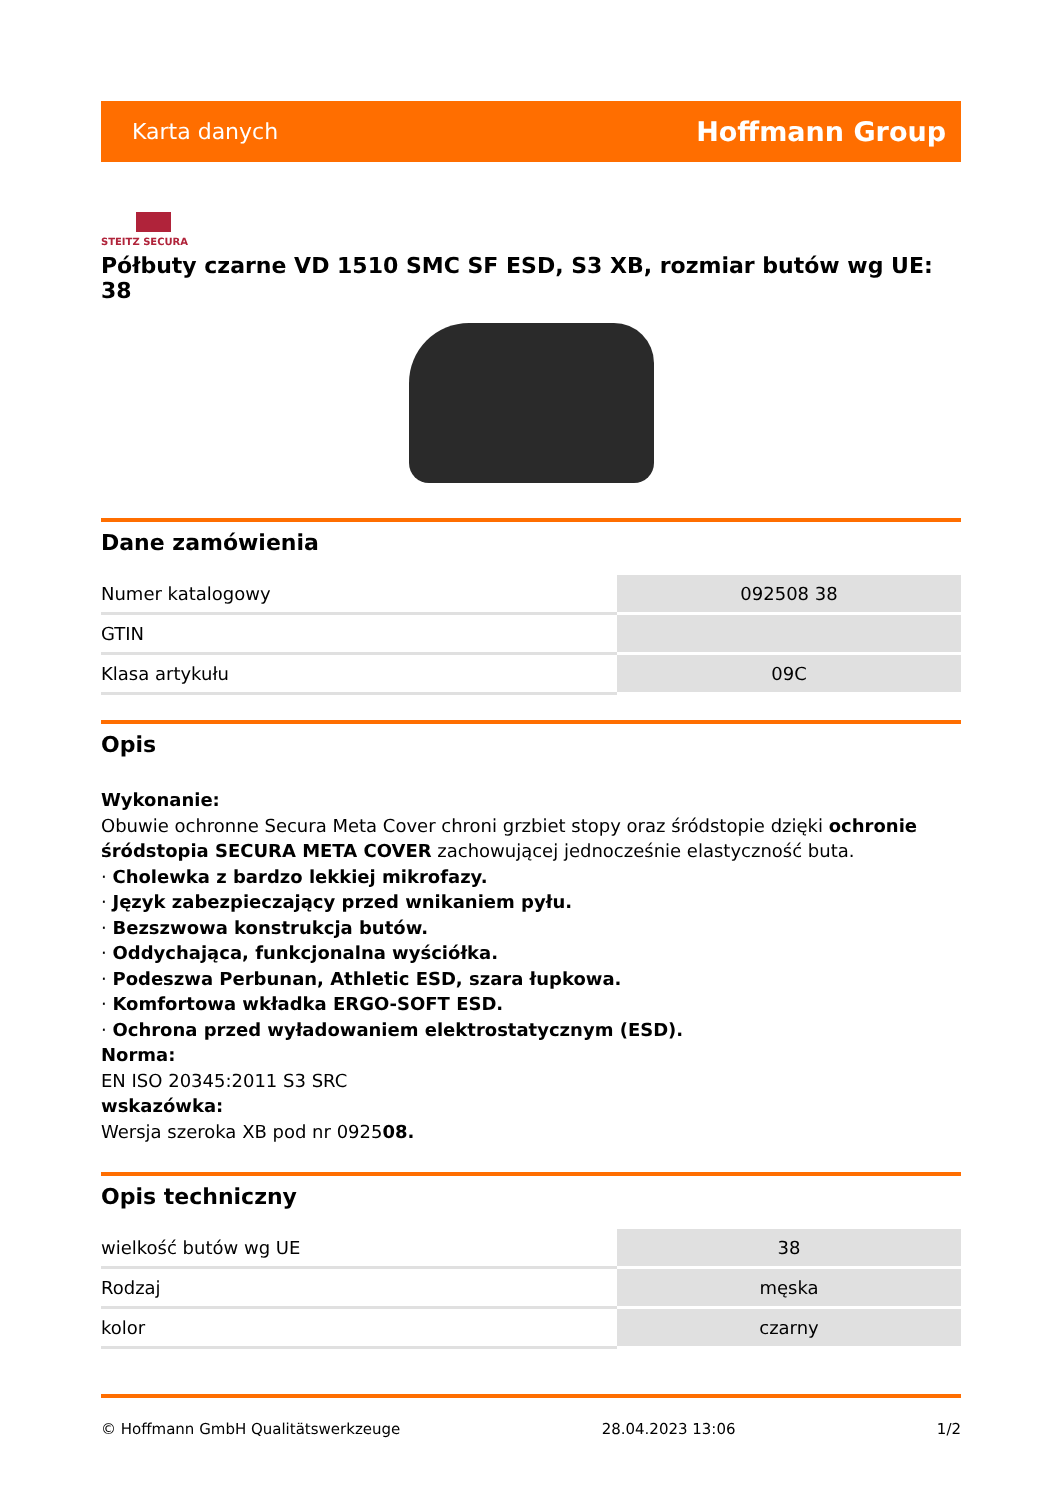Karta danych Hoffmann Group
STEITZ SECURA
Półbuty czarne VD 1510 SMC SF ESD, S3 XB, rozmiar butów wg UE: 38
Dane zamówienia
| Numer katalogowy | 092508 38 |
| GTIN | |
| Klasa artykułu | 09C |
Opis
Wykonanie:
Obuwie ochronne Secura Meta Cover chroni grzbiet stopy oraz śródstopie dzięki ochronie śródstopia SECURA META COVER zachowującej jednocześnie elastyczność buta.
· Cholewka z bardzo lekkiej mikrofazy.
· Język zabezpieczający przed wnikaniem pyłu.
· Bezszwowa konstrukcja butów.
· Oddychająca, funkcjonalna wyściółka.
· Podeszwa Perbunan, Athletic ESD, szara łupkowa.
· Komfortowa wkładka ERGO-SOFT ESD.
· Ochrona przed wyładowaniem elektrostatycznym (ESD).
Norma:
EN ISO 20345:2011 S3 SRC
wskazówka:
Wersja szeroka XB pod nr 092508.
Opis techniczny
| wielkość butów wg UE | 38 |
| Rodzaj | męska |
| kolor | czarny |
© Hoffmann GmbH Qualitätswerkzeuge 28.04.2023 13:06 1/2